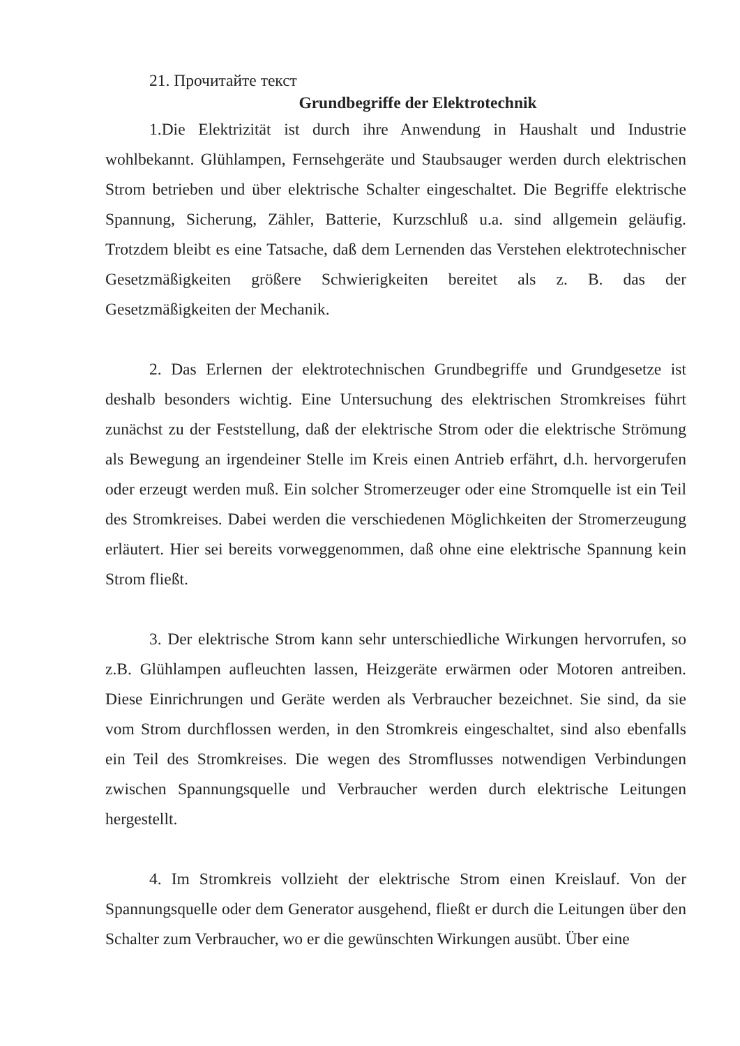21. Прочитайте текст
Grundbegriffe der Elektrotechnik
1.Die Elektrizität ist durch ihre Anwendung in Haushalt und Industrie wohlbekannt. Glühlampen, Fernsehgeräte und Staubsauger werden durch elektrischen Strom betrieben und über elektrische Schalter eingeschaltet. Die Begriffe elektrische Spannung, Sicherung, Zähler, Batterie, Kurzschluß u.a. sind allgemein geläufig. Trotzdem bleibt es eine Tatsache, daß dem Lernenden das Verstehen elektrotechnischer Gesetzmäßigkeiten größere Schwierigkeiten bereitet als z. B. das der Gesetzmäßigkeiten der Mechanik.
2. Das Erlernen der elektrotechnischen Grundbegriffe und Grundgesetze ist deshalb besonders wichtig. Eine Untersuchung des elektrischen Stromkreises führt zunächst zu der Feststellung, daß der elektrische Strom oder die elektrische Strömung als Bewegung an irgendeiner Stelle im Kreis einen Antrieb erfährt, d.h. hervorgerufen oder erzeugt werden muß. Ein solcher Stromerzeuger oder eine Stromquelle ist ein Teil des Stromkreises. Dabei werden die verschiedenen Möglichkeiten der Stromerzeugung erläutert. Hier sei bereits vorweggenommen, daß ohne eine elektrische Spannung kein Strom fließt.
3. Der elektrische Strom kann sehr unterschiedliche Wirkungen hervorrufen, so z.B. Glühlampen aufleuchten lassen, Heizgeräte erwärmen oder Motoren antreiben. Diese Einrichrungen und Geräte werden als Verbraucher bezeichnet. Sie sind, da sie vom Strom durchflossen werden, in den Stromkreis eingeschaltet, sind also ebenfalls ein Teil des Stromkreises. Die wegen des Stromflusses notwendigen Verbindungen zwischen Spannungsquelle und Verbraucher werden durch elektrische Leitungen hergestellt.
4. Im Stromkreis vollzieht der elektrische Strom einen Kreislauf. Von der Spannungsquelle oder dem Generator ausgehend, fließt er durch die Leitungen über den Schalter zum Verbraucher, wo er die gewünschten Wirkungen ausübt. Über eine